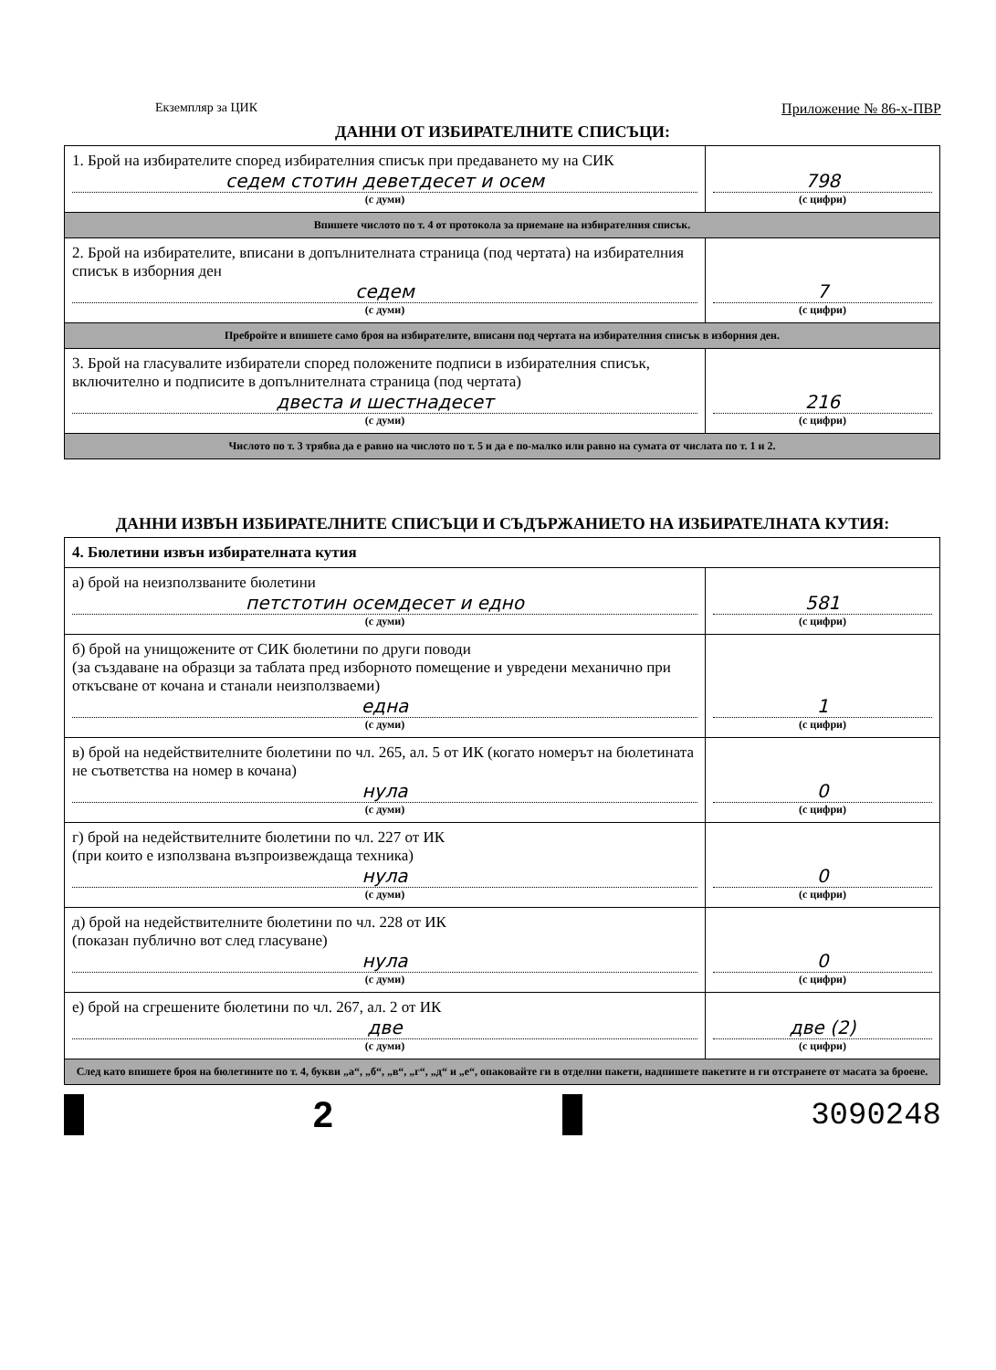Екземпляр за ЦИК Приложение № 86-х-ПВР
ДАННИ ОТ ИЗБИРАТЕЛНИТЕ СПИСЪЦИ:
| 1. Брой на избирателите според избирателния списък при предаването му на СИК седем стотин деветдесет и осем (с думи) | 798 (с цифри) |
| Впишете числото по т. 4 от протокола за приемане на избирателния списък. | |
| 2. Брой на избирателите, вписани в допълнителната страница (под чертата) на избирателния списък в изборния ден седем (с думи) | 7 (с цифри) |
| Пребройте и впишете само броя на избирателите, вписани под чертата на избирателния списък в изборния ден. | |
| 3. Брой на гласувалите избиратели според положените подписи в избирателния списък, включително и подписите в допълнителната страница (под чертата) двеста и шестнадесет (с думи) | 216 (с цифри) |
| Числото по т. 3 трябва да е равно на числото по т. 5 и да е по-малко или равно на сумата от числата по т. 1 и 2. | |
ДАННИ ИЗВЪН ИЗБИРАТЕЛНИТЕ СПИСЪЦИ И СЪДЪРЖАНИЕТО НА ИЗБИРАТЕЛНАТА КУТИЯ:
| 4. Бюлетини извън избирателната кутия | |
| а) брой на неизползваните бюлетини петстотин осемдесет и едно (с думи) | 581 (с цифри) |
| б) брой на унищожените от СИК бюлетини по други поводи (за създаване на образци за таблата пред изборното помещение и увредени механично при откъсване от кочана и станали неизползваеми) една (с думи) | 1 (с цифри) |
| в) брой на недействителните бюлетини по чл. 265, ал. 5 от ИК (когато номерът на бюлетината не съответства на номер в кочана) нула (с думи) | 0 (с цифри) |
| г) брой на недействителните бюлетини по чл. 227 от ИК (при които е използвана възпроизвеждаща техника) нула (с думи) | 0 (с цифри) |
| д) брой на недействителните бюлетини по чл. 228 от ИК (показан публично вот след гласуване) нула (с думи) | 0 (с цифри) |
| е) брой на сгрешените бюлетини по чл. 267, ал. 2 от ИК две (с думи) | две (2) (с цифри) |
| След като впишете броя на бюлетините по т. 4, букви „а“, „б“, „в“, „г“, „д“ и „е“, опаковайте ги в отделни пакети, надпишете пакетите и ги отстранете от масата за броене. | |
2
3090248